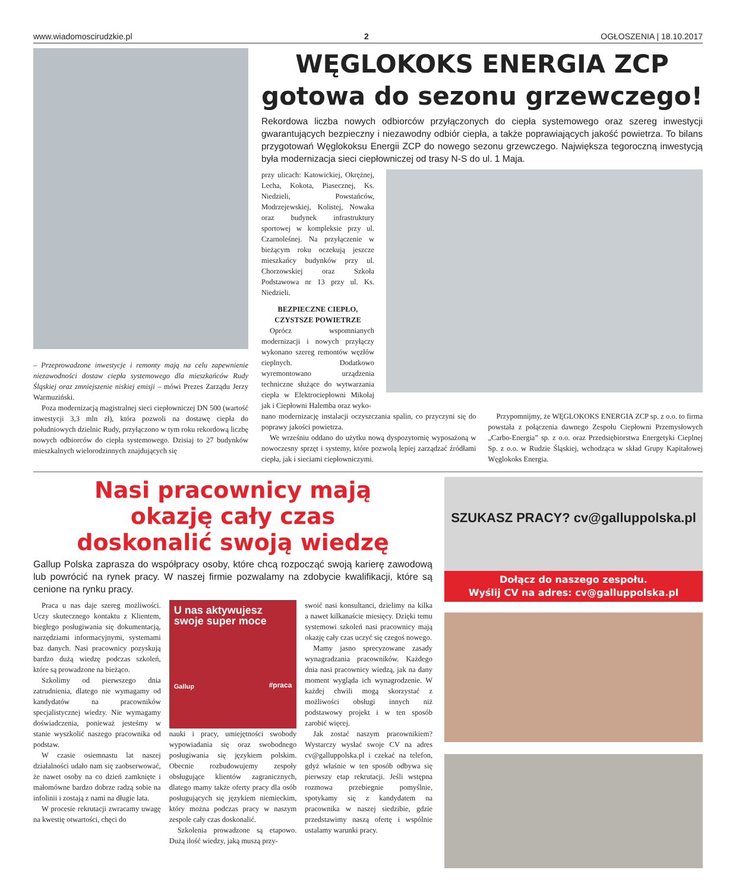www.wiadomoscirudzkie.pl 2 OGŁOSZENIA | 18.10.2017
– Przeprowadzone inwestycje i remonty mają na celu zapewnienie niezawodności dostaw ciepła systemowego dla mieszkańców Rudy Śląskiej oraz zmniejszenie niskiej emisji – mówi Prezes Zarządu Jerzy Warmuziński.
Poza modernizacją magistralnej sieci ciepłowniczej DN 500 (wartość inwestycji 3,3 mln zł), która pozwoli na dostawę ciepła do południowych dzielnic Rudy, przyłączono w tym roku rekordową liczbę nowych odbiorców do ciepła systemowego. Dzisiaj to 27 budynków mieszkalnych wielorodzinnych znajdujących się
WĘGLOKOKS ENERGIA ZCP
gotowa do sezonu grzewczego!
Rekordowa liczba nowych odbiorców przyłączonych do ciepła systemowego oraz szereg inwestycji gwarantujących bezpieczny i niezawodny odbiór ciepła, a także poprawiających jakość powietrza. To bilans przygotowań Węglokoksu Energii ZCP do nowego sezonu grzewczego. Największa tegoroczną inwestycją była modernizacja sieci ciepłowniczej od trasy N-S do ul. 1 Maja.
przy ulicach: Katowickiej, Okrężnej, Lecha, Kokota, Piasecznej, Ks. Niedzieli, Powstańców, Modrzejewskiej, Kolistej, Nowaka oraz budynek infrastruktury sportowej w kompleksie przy ul. Czarnoleśnej. Na przyłączenie w bieżącym roku oczekują jeszcze mieszkańcy budynków przy ul. Chorzowskiej oraz Szkoła Podstawowa nr 13 przy ul. Ks. Niedzieli.
BEZPIECZNE CIEPŁO,
CZYSTSZE POWIETRZE
Oprócz wspomnianych modernizacji i nowych przyłączy wykonano szereg remontów węzłów cieplnych. Dodatkowo wyremontowano urządzenia techniczne służące do wytwarzania ciepła w Elektrociepłowni Mikołaj jak i Ciepłowni Halemba oraz wyko-
nano modernizację instalacji oczyszczania spalin, co przyczyni się do poprawy jakości powietrza.
We wrześniu oddano do użytku nową dyspozytornię wyposażoną w nowoczesny sprzęt i systemy, które pozwolą lepiej zarządzać źródłami ciepła, jak i sieciami ciepłowniczymi.
Przypomnijmy, że WĘGLOKOKS ENERGIA ZCP sp. z o.o. to firma powstała z połączenia dawnego Zespołu Ciepłowni Przemysłowych „Carbo-Energia” sp. z o.o. oraz Przedsiębiorstwa Energetyki Cieplnej Sp. z o.o. w Rudzie Śląskiej, wchodząca w skład Grupy Kapitałowej Węglokoks Energia.
Nasi pracownicy mają
okazję cały czas
doskonalić swoją wiedzę
Gallup Polska zaprasza do współpracy osoby, które chcą rozpocząć swoją karierę zawodową lub powrócić na rynek pracy. W naszej firmie pozwalamy na zdobycie kwalifikacji, które są cenione na rynku pracy.
Praca u nas daje szereg możliwości. Uczy skutecznego kontaktu z Klientem, biegłego posługiwania się dokumentacją, narzędziami informacyjnymi, systemami baz danych. Nasi pracownicy pozyskują bardzo dużą wiedzę podczas szkoleń, które są prowadzone na bieżąco.
Szkolimy od pierwszego dnia zatrudnienia, dlatego nie wymagamy od kandydatów na pracowników specjalistycznej wiedzy. Nie wymagamy doświadczenia, ponieważ jesteśmy w stanie wyszkolić naszego pracownika od podstaw.
W czasie osiemnastu lat naszej działalności udało nam się zaobserwować, że nawet osoby na co dzień zamknięte i małomówne bardzo dobrze radzą sobie na infolinii i zostają z nami na długie lata.
W procesie rekrutacji zwracamy uwagę na kwestię otwartości, chęci do
U nas aktywujesz swoje super moce
Gallup #praca
nauki i pracy, umiejętności swobody wypowiadania się oraz swobodnego posługiwania się językiem polskim. Obecnie rozbudowujemy zespoły obsługujące klientów zagranicznych, dlatego mamy także oferty pracy dla osób posługujących się językiem niemieckim, który można podczas pracy w naszym zespole cały czas doskonalić.
Szkolenia prowadzone są etapowo. Dużą ilość wiedzy, jaką muszą przy-
swoić nasi konsultanci, dzielimy na kilka a nawet kilkanaście miesięcy. Dzięki temu systemowi szkoleń nasi pracownicy mają okazję cały czas uczyć się czegoś nowego.
Mamy jasno sprecyzowane zasady wynagradzania pracowników. Każdego dnia nasi pracownicy wiedzą, jak na dany moment wygląda ich wynagrodzenie. W każdej chwili mogą skorzystać z możliwości obsługi innych niż podstawowy projekt i w ten sposób zarobić więcej.
Jak zostać naszym pracownikiem? Wystarczy wysłać swoje CV na adres cv@galluppolska.pl i czekać na telefon, gdyż właśnie w ten sposób odbywa się pierwszy etap rekrutacji. Jeśli wstępna rozmowa przebiegnie pomyślnie, spotykamy się z kandydatem na pracownika w naszej siedzibie, gdzie przedstawimy naszą ofertę i wspólnie ustalamy warunki pracy.
SZUKASZ PRACY? cv@galluppolska.pl
Dołącz do naszego zespołu.
Wyślij CV na adres: cv@galluppolska.pl